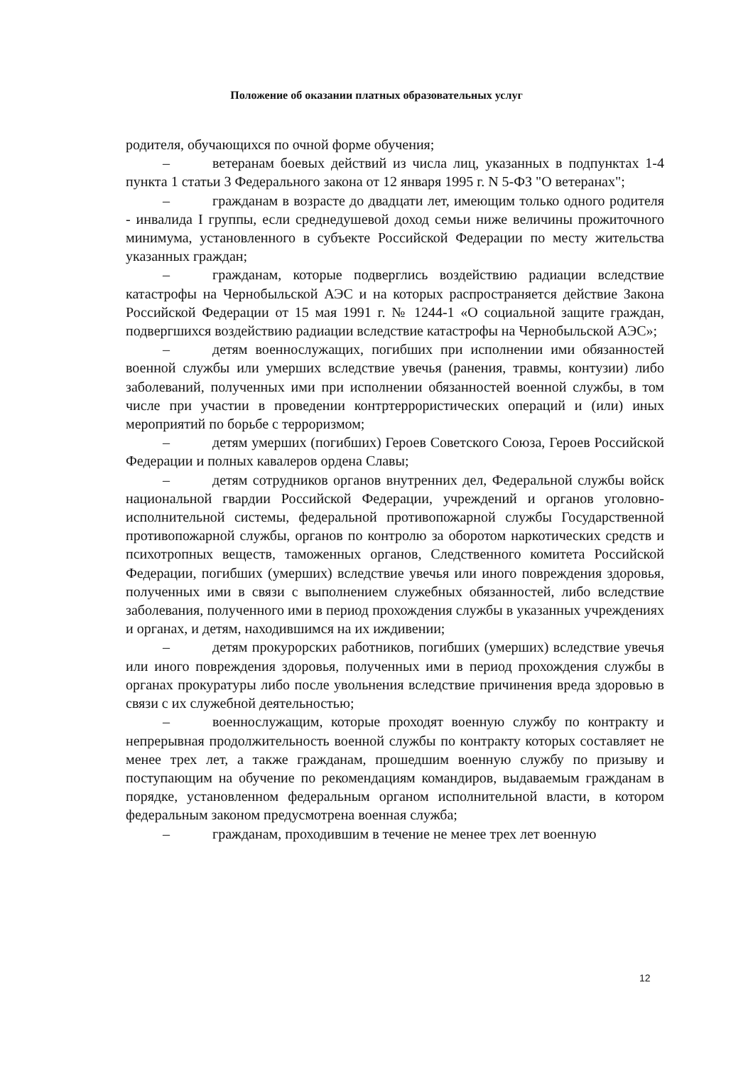Положение об оказании платных образовательных услуг
родителя, обучающихся по очной форме обучения;
– ветеранам боевых действий из числа лиц, указанных в подпунктах 1-4 пункта 1 статьи 3 Федерального закона от 12 января 1995 г. N 5-ФЗ "О ветеранах";
– гражданам в возрасте до двадцати лет, имеющим только одного родителя - инвалида I группы, если среднедушевой доход семьи ниже величины прожиточного минимума, установленного в субъекте Российской Федерации по месту жительства указанных граждан;
– гражданам, которые подверглись воздействию радиации вследствие катастрофы на Чернобыльской АЭС и на которых распространяется действие Закона Российской Федерации от 15 мая 1991 г. № 1244-1 «О социальной защите граждан, подвергшихся воздействию радиации вследствие катастрофы на Чернобыльской АЭС»;
– детям военнослужащих, погибших при исполнении ими обязанностей военной службы или умерших вследствие увечья (ранения, травмы, контузии) либо заболеваний, полученных ими при исполнении обязанностей военной службы, в том числе при участии в проведении контртеррористических операций и (или) иных мероприятий по борьбе с терроризмом;
– детям умерших (погибших) Героев Советского Союза, Героев Российской Федерации и полных кавалеров ордена Славы;
– детям сотрудников органов внутренних дел, Федеральной службы войск национальной гвардии Российской Федерации, учреждений и органов уголовно-исполнительной системы, федеральной противопожарной службы Государственной противопожарной службы, органов по контролю за оборотом наркотических средств и психотропных веществ, таможенных органов, Следственного комитета Российской Федерации, погибших (умерших) вследствие увечья или иного повреждения здоровья, полученных ими в связи с выполнением служебных обязанностей, либо вследствие заболевания, полученного ими в период прохождения службы в указанных учреждениях и органах, и детям, находившимся на их иждивении;
– детям прокурорских работников, погибших (умерших) вследствие увечья или иного повреждения здоровья, полученных ими в период прохождения службы в органах прокуратуры либо после увольнения вследствие причинения вреда здоровью в связи с их служебной деятельностью;
– военнослужащим, которые проходят военную службу по контракту и непрерывная продолжительность военной службы по контракту которых составляет не менее трех лет, а также гражданам, прошедшим военную службу по призыву и поступающим на обучение по рекомендациям командиров, выдаваемым гражданам в порядке, установленном федеральным органом исполнительной власти, в котором федеральным законом предусмотрена военная служба;
– гражданам, проходившим в течение не менее трех лет военную
12